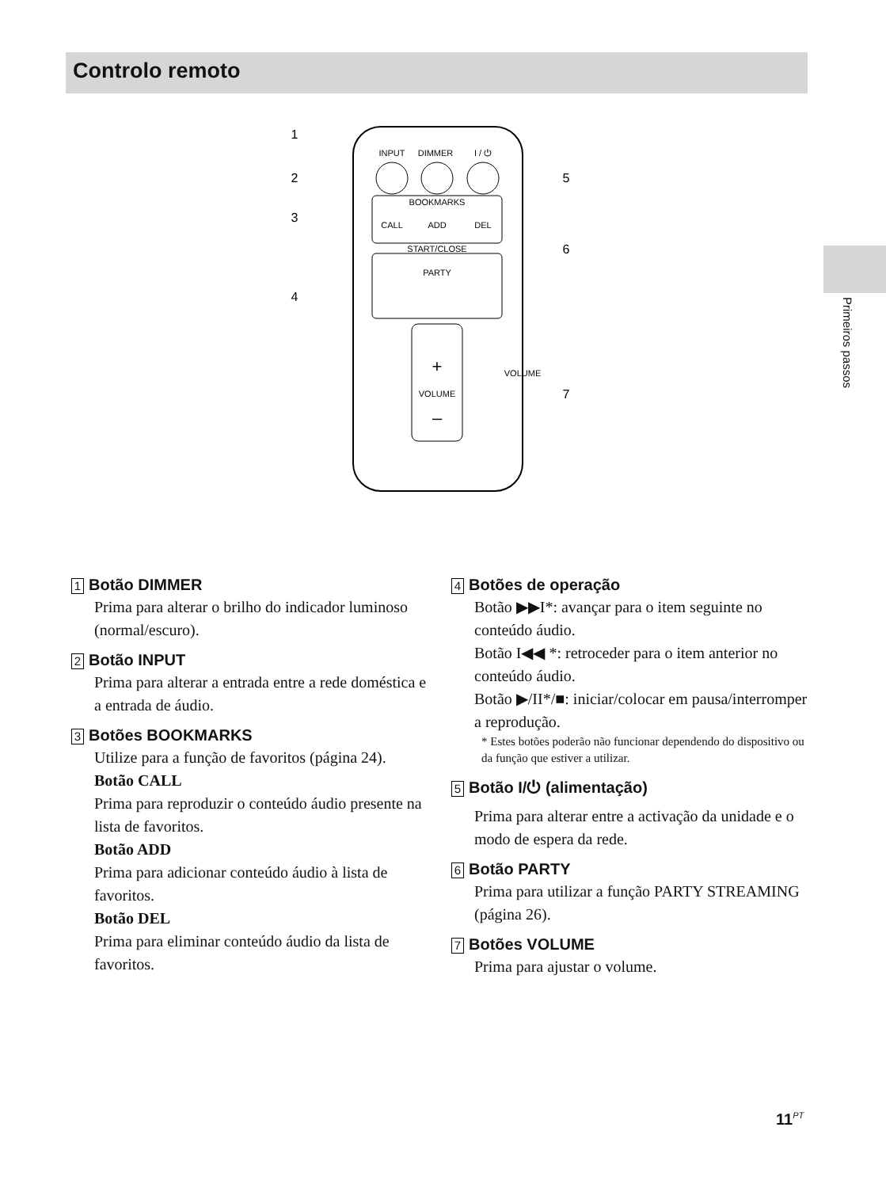Controlo remoto
Primeiros passos
INPUT
DIMMER
I / ⏻
BOOKMARKS
CALL
ADD
DEL
START/CLOSE
PARTY
VOLUME
VOLUME
+
–
1
2
3
4
5
6
7
1 Botão DIMMER
Prima para alterar o brilho do indicador luminoso (normal/escuro).
2 Botão INPUT
Prima para alterar a entrada entre a rede doméstica e a entrada de áudio.
3 Botões BOOKMARKS
Utilize para a função de favoritos (página 24).
Botão CALL
Prima para reproduzir o conteúdo áudio presente na lista de favoritos.
Botão ADD
Prima para adicionar conteúdo áudio à lista de favoritos.
Botão DEL
Prima para eliminar conteúdo áudio da lista de favoritos.
4 Botões de operação
Botão ▶▶I*: avançar para o item seguinte no conteúdo áudio.
Botão I◀◀ *: retroceder para o item anterior no conteúdo áudio.
Botão ▶/II*/■: iniciar/colocar em pausa/interromper a reprodução.
* Estes botões poderão não funcionar dependendo do dispositivo ou da função que estiver a utilizar.
5 Botão I/⏻ (alimentação)
Prima para alterar entre a activação da unidade e o modo de espera da rede.
6 Botão PARTY
Prima para utilizar a função PARTY STREAMING (página 26).
7 Botões VOLUME
Prima para ajustar o volume.
11<sup>PT</sup>